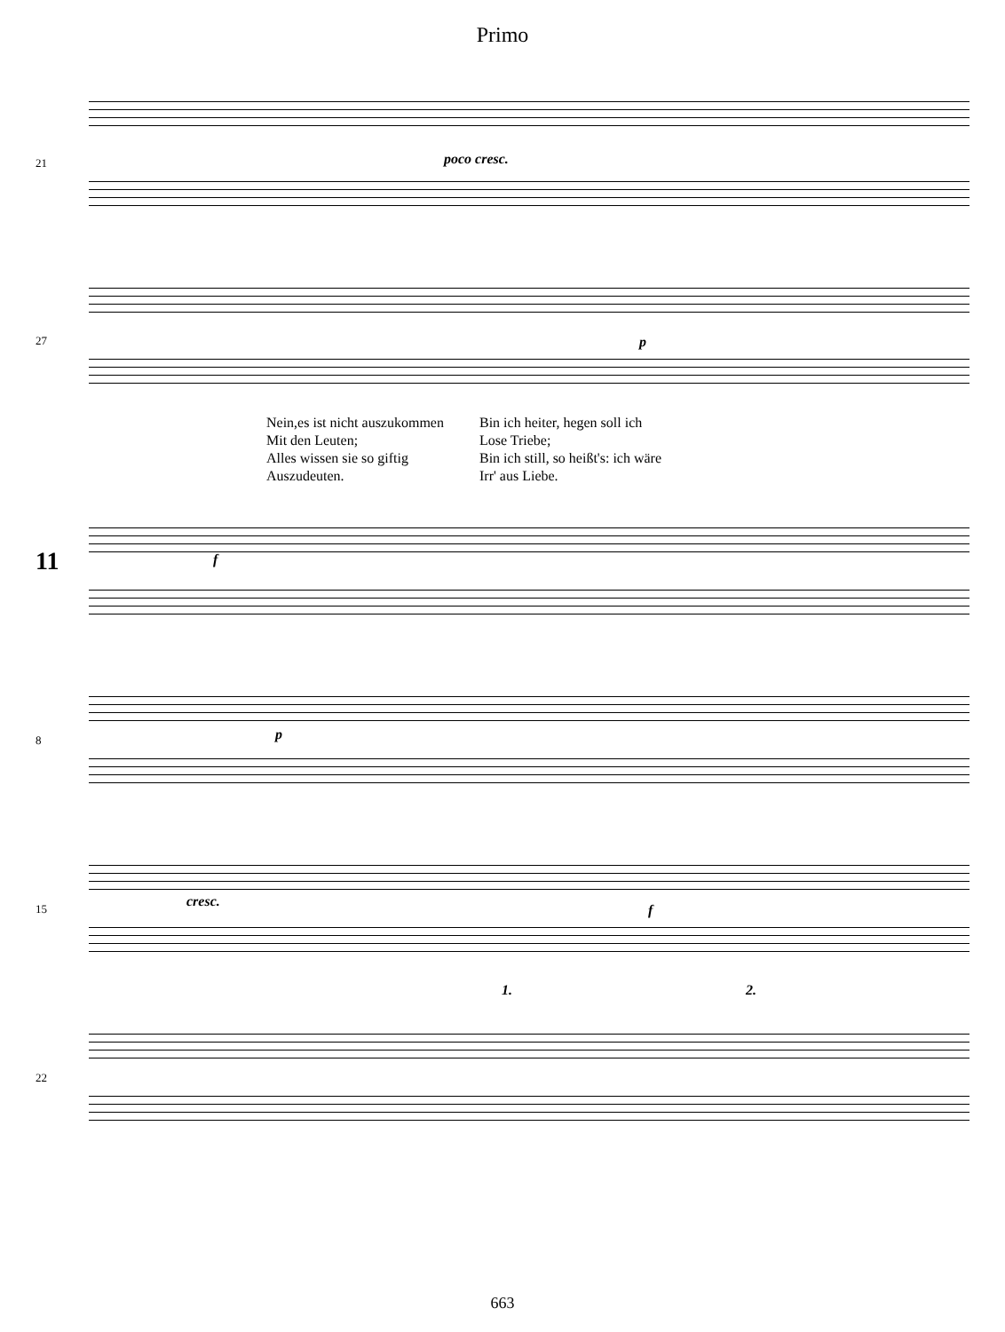Primo
21 poco cresc.
27 p
Nein,es ist nicht auszukommen
Mit den Leuten;
Alles wissen sie so giftig
Auszudeuten.
Bin ich heiter, hegen soll ich
Lose Triebe;
Bin ich still, so heißt's: ich wäre
Irr' aus Liebe.
11 f
8 p
15 cresc.
f
22
1. 2.
663